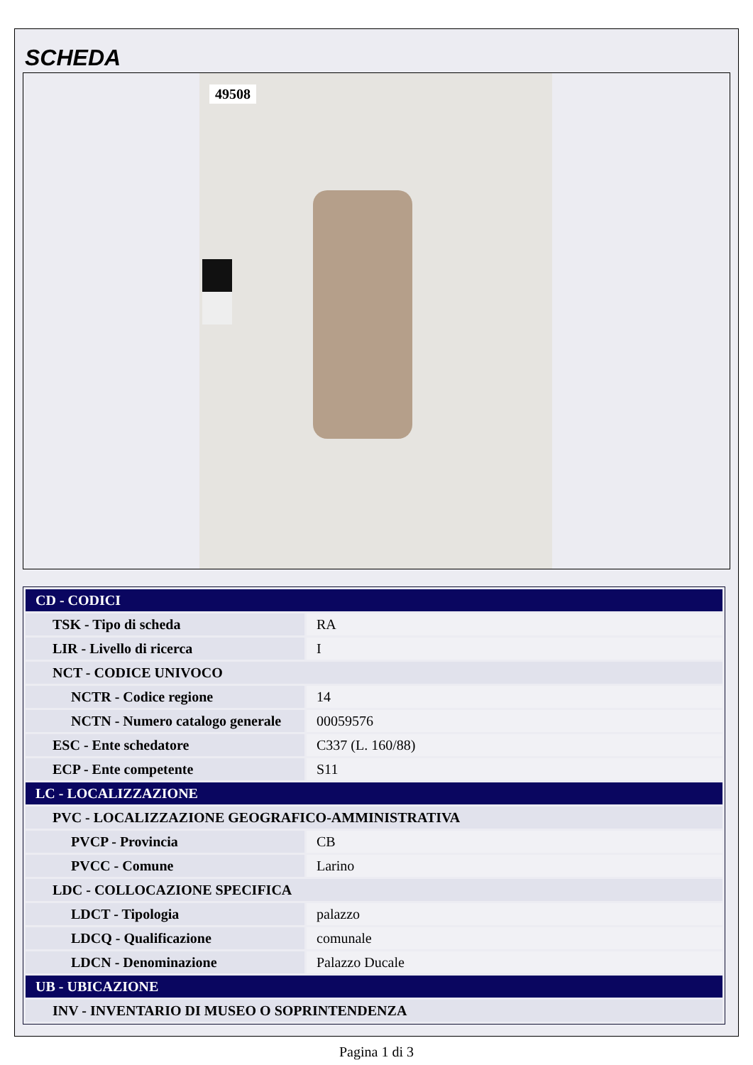SCHEDA
49508
| CD - CODICI | |
| TSK - Tipo di scheda | RA |
| LIR - Livello di ricerca | I |
| NCT - CODICE UNIVOCO | |
| NCTR - Codice regione | 14 |
| NCTN - Numero catalogo generale | 00059576 |
| ESC - Ente schedatore | C337 (L. 160/88) |
| ECP - Ente competente | S11 |
| LC - LOCALIZZAZIONE | |
| PVC - LOCALIZZAZIONE GEOGRAFICO-AMMINISTRATIVA | |
| PVCP - Provincia | CB |
| PVCC - Comune | Larino |
| LDC - COLLOCAZIONE SPECIFICA | |
| LDCT - Tipologia | palazzo |
| LDCQ - Qualificazione | comunale |
| LDCN - Denominazione | Palazzo Ducale |
| UB - UBICAZIONE | |
| INV - INVENTARIO DI MUSEO O SOPRINTENDENZA | |
Pagina 1 di 3